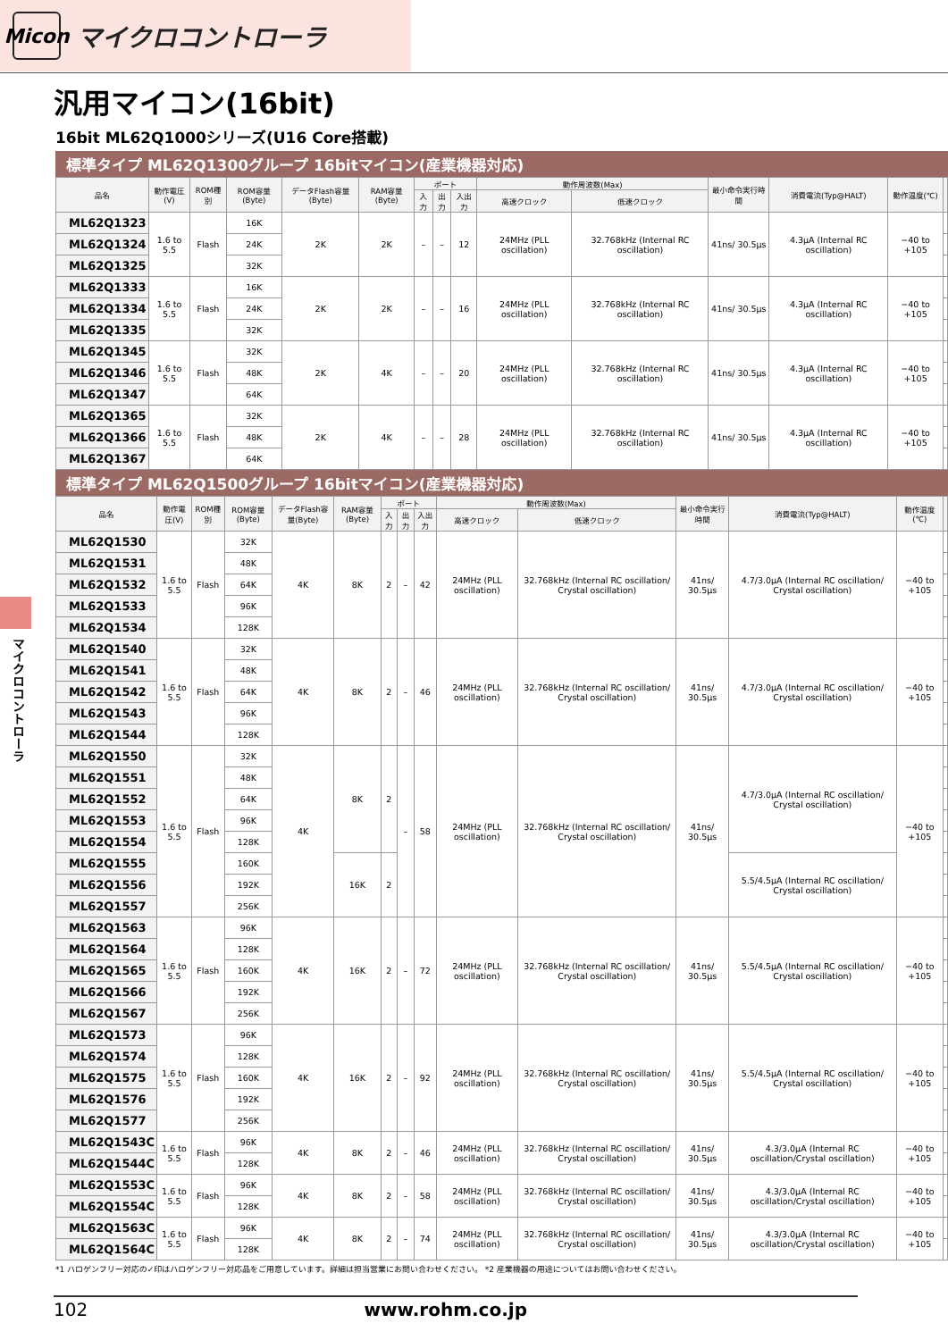Micon
マイクロコントローラ
汎用マイコン(16bit)
16bit ML62Q1000シリーズ(U16 Core搭載)
標準タイプ ML62Q1300グループ 16bitマイコン(産業機器対応)
| 品名 | 動作電圧(V) | ROM種別 | ROM容量(Byte) | データFlash容量(Byte) | RAM容量(Byte) | ポート | | | 動作周波数(Max) | | 最小命令実行時間 | 消費電流(Typ@HALT) | 動作温度(℃) | |
| --- | --- | --- | --- | --- | --- | --- | --- | --- | --- | --- | --- | --- | --- | --- |
| | | | | | | 入力 | 出力 | 入出力 | 高速クロック | 低速クロック | | | | |
| ML62Q1323 | 1.6 to 5.5 | Flash | 16K | 2K | 2K | – | – | 12 | 24MHz (PLL oscillation) | 32.768kHz (Internal RC oscillation) | 41ns/ 30.5µs | 4.3µA (Internal RC oscillation) | −40 to +105 | |
| ML62Q1324 | | | 24K | | | | | | | | | | | |
| ML62Q1325 | | | 32K | | | | | | | | | | | |
| ML62Q1333 | 1.6 to 5.5 | Flash | 16K | 2K | 2K | – | – | 16 | 24MHz (PLL oscillation) | 32.768kHz (Internal RC oscillation) | 41ns/ 30.5µs | 4.3µA (Internal RC oscillation) | −40 to +105 | |
| ML62Q1334 | | | 24K | | | | | | | | | | | |
| ML62Q1335 | | | 32K | | | | | | | | | | | |
| ML62Q1345 | 1.6 to 5.5 | Flash | 32K | 2K | 4K | – | – | 20 | 24MHz (PLL oscillation) | 32.768kHz (Internal RC oscillation) | 41ns/ 30.5µs | 4.3µA (Internal RC oscillation) | −40 to +105 | |
| ML62Q1346 | | | 48K | | | | | | | | | | | |
| ML62Q1347 | | | 64K | | | | | | | | | | | |
| ML62Q1365 | 1.6 to 5.5 | Flash | 32K | 2K | 4K | – | – | 28 | 24MHz (PLL oscillation) | 32.768kHz (Internal RC oscillation) | 41ns/ 30.5µs | 4.3µA (Internal RC oscillation) | −40 to +105 | |
| ML62Q1366 | | | 48K | | | | | | | | | | | |
| ML62Q1367 | | | 64K | | | | | | | | | | | |
標準タイプ ML62Q1500グループ 16bitマイコン(産業機器対応)
| 品名 | 動作電圧(V) | ROM種別 | ROM容量(Byte) | データFlash容量(Byte) | RAM容量(Byte) | ポート | | | 動作周波数(Max) | | 最小命令実行時間 | 消費電流(Typ@HALT) | 動作温度(℃) | |
| --- | --- | --- | --- | --- | --- | --- | --- | --- | --- | --- | --- | --- | --- | --- |
| | | | | | | 入力 | 出力 | 入出力 | 高速クロック | 低速クロック | | | | |
| ML62Q1530 | 1.6 to 5.5 | Flash | 32K | 4K | 8K | 2 | – | 42 | 24MHz (PLL oscillation) | 32.768kHz (Internal RC oscillation/ Crystal oscillation) | 41ns/ 30.5µs | 4.7/3.0µA (Internal RC oscillation/ Crystal oscillation) | −40 to +105 | |
| ML62Q1531 | | | 48K | | | | | | | | | | | |
| ML62Q1532 | | | 64K | | | | | | | | | | | |
| ML62Q1533 | | | 96K | | | | | | | | | | | |
| ML62Q1534 | | | 128K | | | | | | | | | | | |
| ML62Q1540 | 1.6 to 5.5 | Flash | 32K | 4K | 8K | 2 | – | 46 | 24MHz (PLL oscillation) | 32.768kHz (Internal RC oscillation/ Crystal oscillation) | 41ns/ 30.5µs | 4.7/3.0µA (Internal RC oscillation/ Crystal oscillation) | −40 to +105 | |
| ML62Q1541 | | | 48K | | | | | | | | | | | |
| ML62Q1542 | | | 64K | | | | | | | | | | | |
| ML62Q1543 | | | 96K | | | | | | | | | | | |
| ML62Q1544 | | | 128K | | | | | | | | | | | |
| ML62Q1550 | 1.6 to 5.5 | Flash | 32K | 4K | 8K | 2 | – | 58 | 24MHz (PLL oscillation) | 32.768kHz (Internal RC oscillation/ Crystal oscillation) | 41ns/ 30.5µs | 4.7/3.0µA (Internal RC oscillation/ Crystal oscillation) | −40 to +105 | |
| ML62Q1551 | | | 48K | | | | | | | | | | | |
| ML62Q1552 | | | 64K | | | | | | | | | | | |
| ML62Q1553 | | | 96K | | | | | | | | | | | |
| ML62Q1554 | | | 128K | | | | | | | | | | | |
| ML62Q1555 | | | 160K | | 16K | 2 | | | | | | 5.5/4.5µA (Internal RC oscillation/ Crystal oscillation) | | |
| ML62Q1556 | | | 192K | | | | | | | | | | | |
| ML62Q1557 | | | 256K | | | | | | | | | | | |
| ML62Q1563 | 1.6 to 5.5 | Flash | 96K | 4K | 16K | 2 | – | 72 | 24MHz (PLL oscillation) | 32.768kHz (Internal RC oscillation/ Crystal oscillation) | 41ns/ 30.5µs | 5.5/4.5µA (Internal RC oscillation/ Crystal oscillation) | −40 to +105 | |
| ML62Q1564 | | | 128K | | | | | | | | | | | |
| ML62Q1565 | | | 160K | | | | | | | | | | | |
| ML62Q1566 | | | 192K | | | | | | | | | | | |
| ML62Q1567 | | | 256K | | | | | | | | | | | |
| ML62Q1573 | 1.6 to 5.5 | Flash | 96K | 4K | 16K | 2 | – | 92 | 24MHz (PLL oscillation) | 32.768kHz (Internal RC oscillation/ Crystal oscillation) | 41ns/ 30.5µs | 5.5/4.5µA (Internal RC oscillation/ Crystal oscillation) | −40 to +105 | |
| ML62Q1574 | | | 128K | | | | | | | | | | | |
| ML62Q1575 | | | 160K | | | | | | | | | | | |
| ML62Q1576 | | | 192K | | | | | | | | | | | |
| ML62Q1577 | | | 256K | | | | | | | | | | | |
| ML62Q1543C | 1.6 to 5.5 | Flash | 96K | 4K | 8K | 2 | – | 46 | 24MHz (PLL oscillation) | 32.768kHz (Internal RC oscillation/ Crystal oscillation) | 41ns/ 30.5µs | 4.3/3.0µA (Internal RC oscillation/Crystal oscillation) | −40 to +105 | |
| ML62Q1544C | | | 128K | | | | | | | | | | | |
| ML62Q1553C | 1.6 to 5.5 | Flash | 96K | 4K | 8K | 2 | – | 58 | 24MHz (PLL oscillation) | 32.768kHz (Internal RC oscillation/ Crystal oscillation) | 41ns/ 30.5µs | 4.3/3.0µA (Internal RC oscillation/Crystal oscillation) | −40 to +105 | |
| ML62Q1554C | | | 128K | | | | | | | | | | | |
| ML62Q1563C | 1.6 to 5.5 | Flash | 96K | 4K | 8K | 2 | – | 74 | 24MHz (PLL oscillation) | 32.768kHz (Internal RC oscillation/ Crystal oscillation) | 41ns/ 30.5µs | 4.3/3.0µA (Internal RC oscillation/Crystal oscillation) | −40 to +105 | |
| ML62Q1564C | | | 128K | | | | | | | | | | | |
*1 ハロゲンフリー対応の✓印はハロゲンフリー対応品をご用意しています。詳細は担当営業にお問い合わせください。 *2 産業機器の用途についてはお問い合わせください。
マイクロコントローラ
102 www.rohm.co.jp